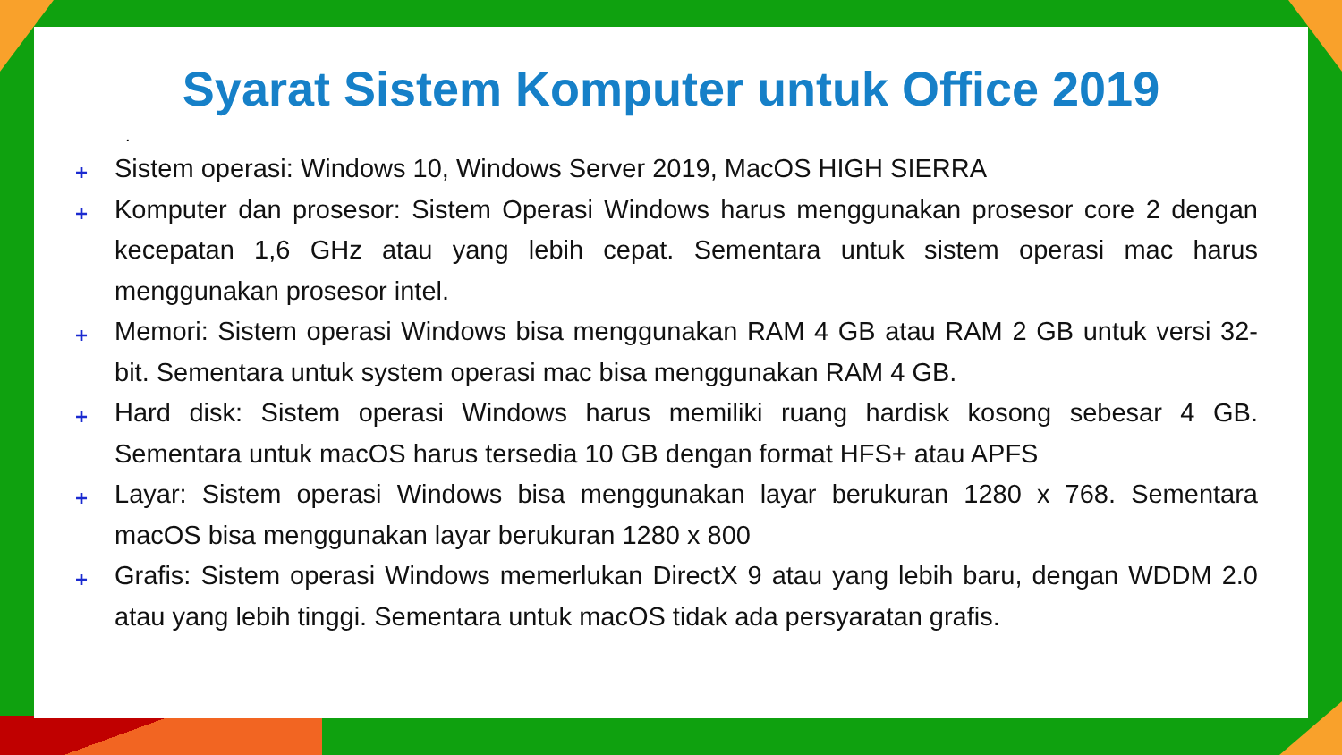Syarat Sistem Komputer untuk Office 2019
.
+ Sistem operasi: Windows 10, Windows Server 2019, MacOS HIGH SIERRA
+ Komputer dan prosesor: Sistem Operasi Windows harus menggunakan prosesor core 2 dengan kecepatan 1,6 GHz atau yang lebih cepat. Sementara untuk sistem operasi mac harus menggunakan prosesor intel.
+ Memori: Sistem operasi Windows bisa menggunakan RAM 4 GB atau RAM 2 GB untuk versi 32-bit. Sementara untuk system operasi mac bisa menggunakan RAM 4 GB.
+ Hard disk: Sistem operasi Windows harus memiliki ruang hardisk kosong sebesar 4 GB. Sementara untuk macOS harus tersedia 10 GB dengan format HFS+ atau APFS
+ Layar: Sistem operasi Windows bisa menggunakan layar berukuran 1280 x 768. Sementara macOS bisa menggunakan layar berukuran 1280 x 800
+ Grafis: Sistem operasi Windows memerlukan DirectX 9 atau yang lebih baru, dengan WDDM 2.0 atau yang lebih tinggi. Sementara untuk macOS tidak ada persyaratan grafis.